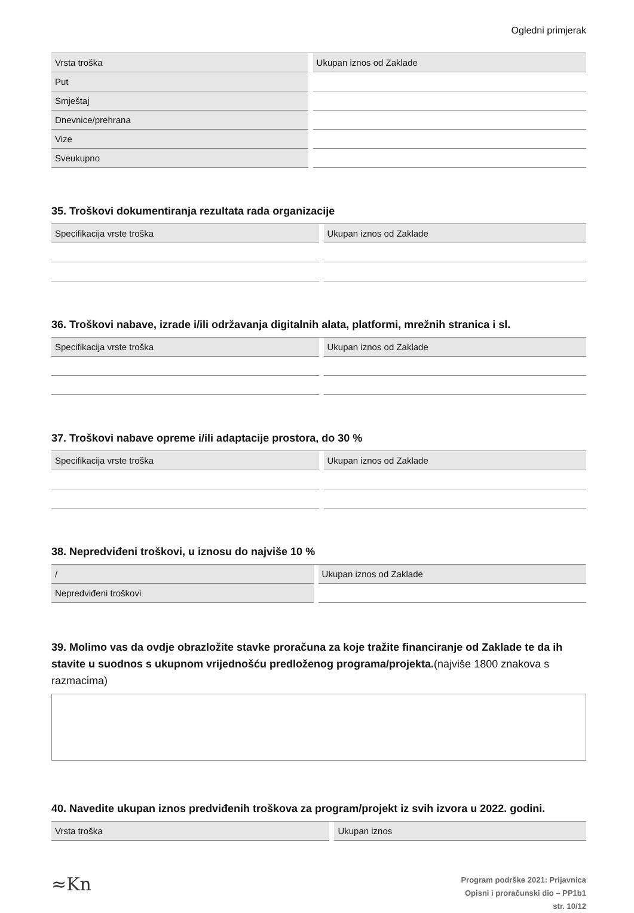Ogledni primjerak
| Vrsta troška | | Ukupan iznos od Zaklade |
| Put | | |
| Smještaj | | |
| Dnevnice/prehrana | | |
| Vize | | |
| Sveukupno | | |
35. Troškovi dokumentiranja rezultata rada organizacije
| Specifikacija vrste troška | | Ukupan iznos od Zaklade |
36. Troškovi nabave, izrade i/ili održavanja digitalnih alata, platformi, mrežnih stranica i sl.
| Specifikacija vrste troška | | Ukupan iznos od Zaklade |
37. Troškovi nabave opreme i/ili adaptacije prostora, do 30 %
| Specifikacija vrste troška | | Ukupan iznos od Zaklade |
38. Nepredviđeni troškovi, u iznosu do najviše 10 %
| / | | Ukupan iznos od Zaklade |
| Nepredviđeni troškovi | | |
39. Molimo vas da ovdje obrazložite stavke proračuna za koje tražite financiranje od Zaklade te da ih stavite u suodnos s ukupnom vrijednošću predloženog programa/projekta.(najviše 1800 znakova s razmacima)
40. Navedite ukupan iznos predviđenih troškova za program/projekt iz svih izvora u 2022. godini.
| Vrsta troška | | Ukupan iznos |
≈Kn
Program podrške 2021: Prijavnica
Opisni i proračunski dio – PP1b1
str. 10/12